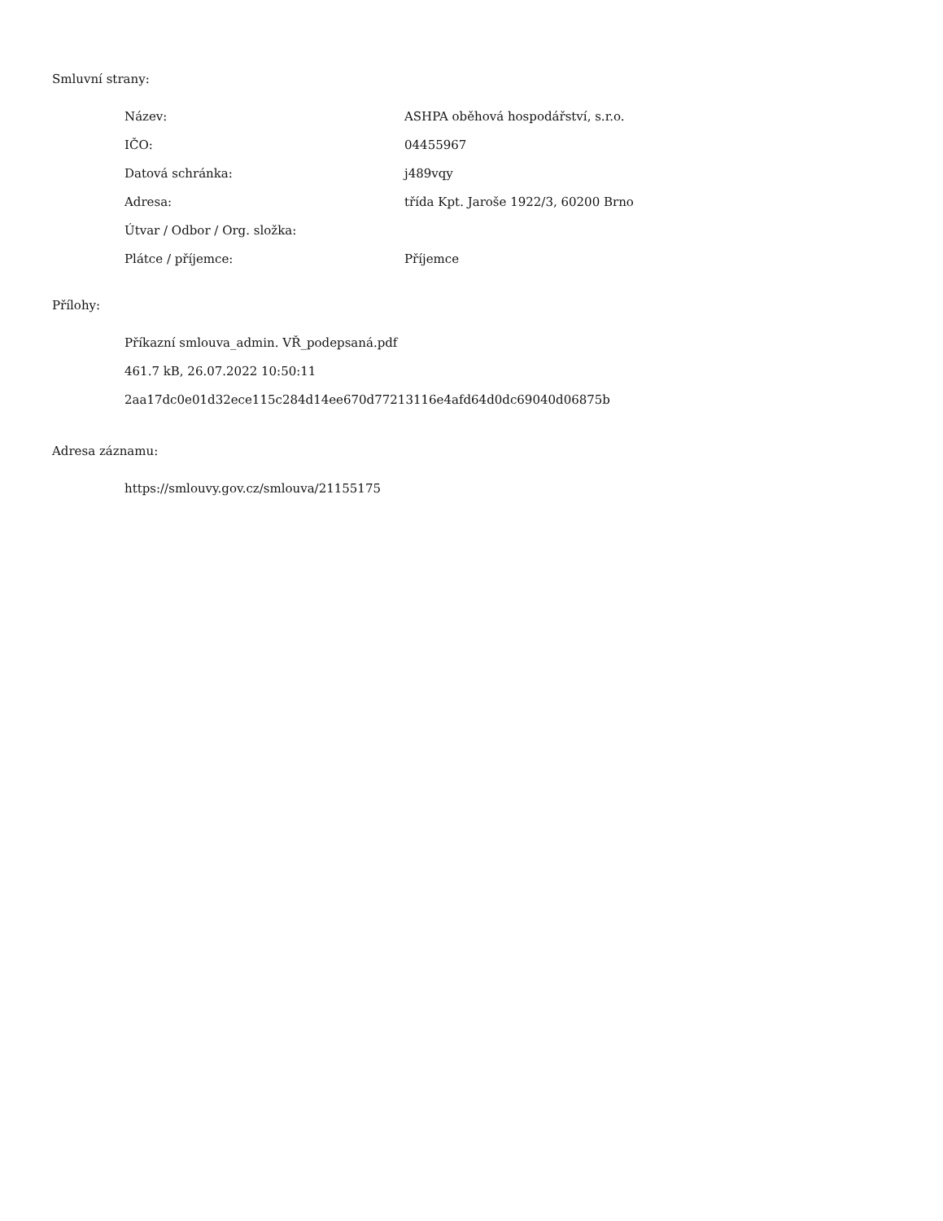Smluvní strany:
| Název: | ASHPA oběhová hospodářství, s.r.o. |
| IČO: | 04455967 |
| Datová schránka: | j489vqy |
| Adresa: | třída Kpt. Jaroše 1922/3, 60200 Brno |
| Útvar / Odbor / Org. složka: | |
| Plátce / příjemce: | Příjemce |
Přílohy:
Příkazní smlouva_admin. VŘ_podepsaná.pdf
461.7 kB, 26.07.2022 10:50:11
2aa17dc0e01d32ece115c284d14ee670d77213116e4afd64d0dc69040d06875b
Adresa záznamu:
https://smlouvy.gov.cz/smlouva/21155175